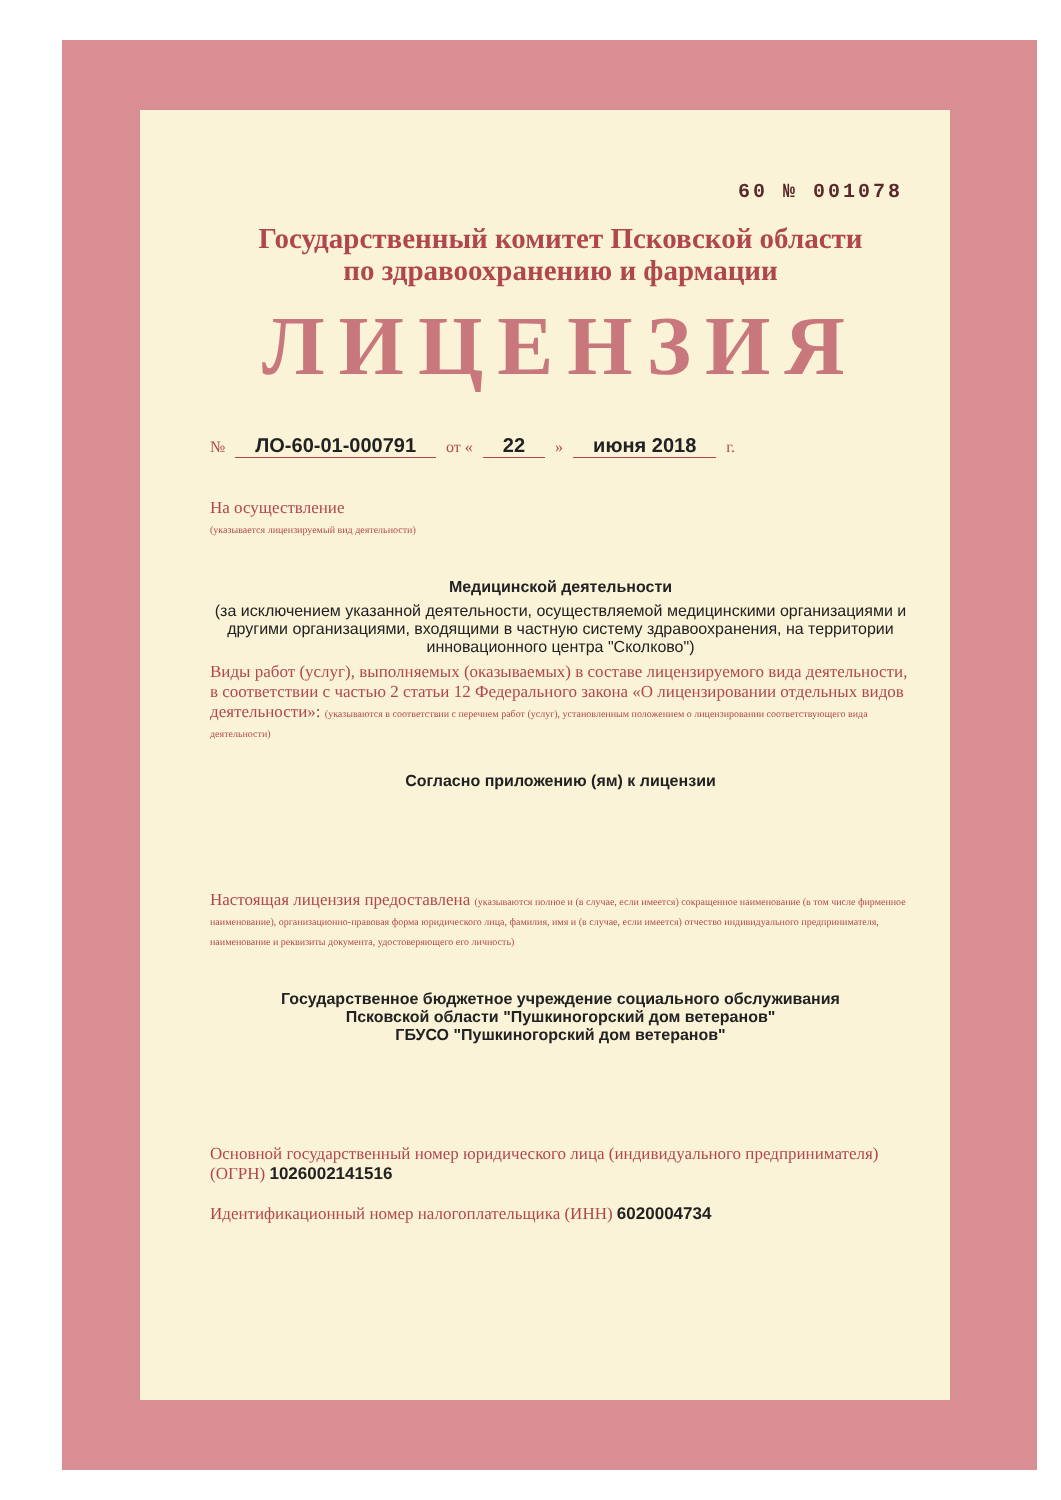60 № 001078
Государственный комитет Псковской области
по здравоохранению и фармации
ЛИЦЕНЗИЯ
№ ЛО-60-01-000791 от « 22 » июня 2018 г.
На осуществление
(указывается лицензируемый вид деятельности)
Медицинской деятельности
(за исключением указанной деятельности, осуществляемой медицинскими организациями и другими организациями, входящими в частную систему здравоохранения, на территории инновационного центра "Сколково")
Виды работ (услуг), выполняемых (оказываемых) в составе лицензируемого вида деятельности, в соответствии с частью 2 статьи 12 Федерального закона «О лицензировании отдельных видов деятельности»: (указываются в соответствии с перечнем работ (услуг), установленным положением о лицензировании соответствующего вида деятельности)
Согласно приложению (ям) к лицензии
Настоящая лицензия предоставлена (указываются полное и (в случае, если имеется) сокращенное наименование (в том числе фирменное наименование), организационно-правовая форма юридического лица, фамилия, имя и (в случае, если имеется) отчество индивидуального предпринимателя, наименование и реквизиты документа, удостоверяющего его личность)
Государственное бюджетное учреждение социального обслуживания
Псковской области "Пушкиногорский дом ветеранов"
ГБУСО "Пушкиногорский дом ветеранов"
Основной государственный номер юридического лица (индивидуального предпринимателя) (ОГРН) 1026002141516
Идентификационный номер налогоплательщика (ИНН) 6020004734